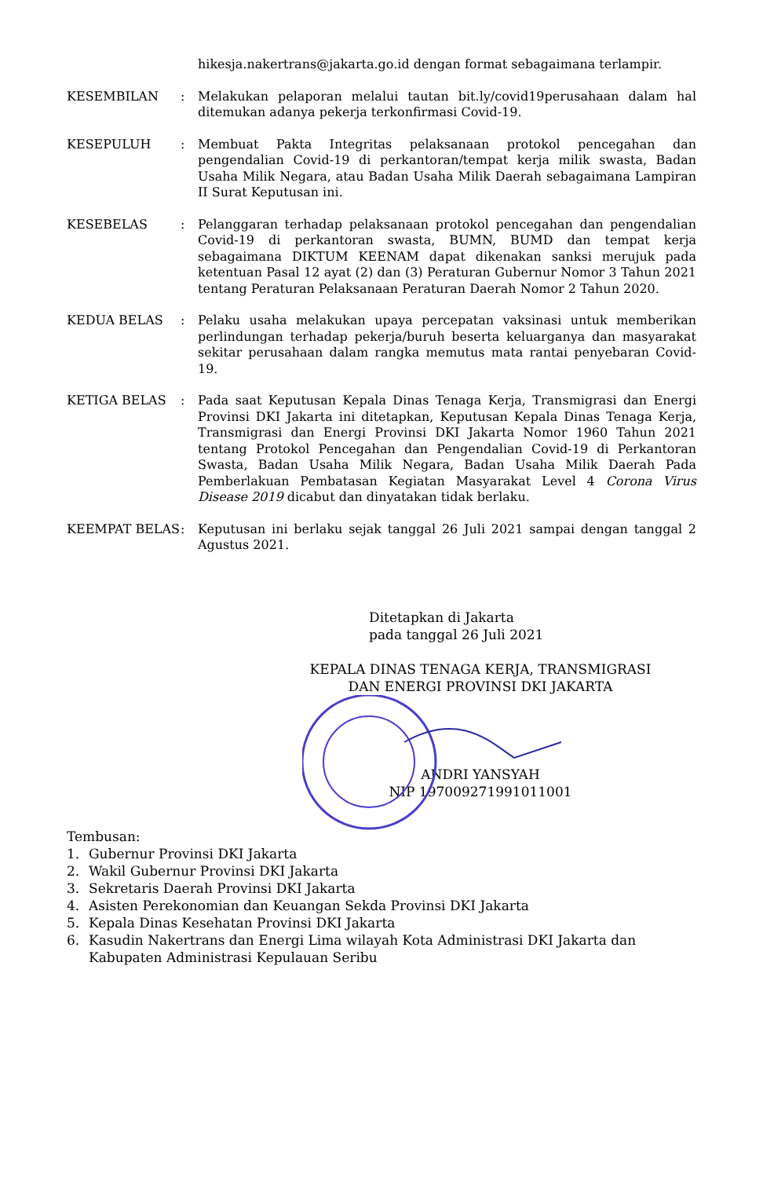hikesja.nakertrans@jakarta.go.id dengan format sebagaimana terlampir.
KESEMBILAN : Melakukan pelaporan melalui tautan bit.ly/covid19perusahaan dalam hal ditemukan adanya pekerja terkonfirmasi Covid-19.
KESEPULUH : Membuat Pakta Integritas pelaksanaan protokol pencegahan dan pengendalian Covid-19 di perkantoran/tempat kerja milik swasta, Badan Usaha Milik Negara, atau Badan Usaha Milik Daerah sebagaimana Lampiran II Surat Keputusan ini.
KESEBELAS : Pelanggaran terhadap pelaksanaan protokol pencegahan dan pengendalian Covid-19 di perkantoran swasta, BUMN, BUMD dan tempat kerja sebagaimana DIKTUM KEENAM dapat dikenakan sanksi merujuk pada ketentuan Pasal 12 ayat (2) dan (3) Peraturan Gubernur Nomor 3 Tahun 2021 tentang Peraturan Pelaksanaan Peraturan Daerah Nomor 2 Tahun 2020.
KEDUA BELAS : Pelaku usaha melakukan upaya percepatan vaksinasi untuk memberikan perlindungan terhadap pekerja/buruh beserta keluarganya dan masyarakat sekitar perusahaan dalam rangka memutus mata rantai penyebaran Covid-19.
KETIGA BELAS : Pada saat Keputusan Kepala Dinas Tenaga Kerja, Transmigrasi dan Energi Provinsi DKI Jakarta ini ditetapkan, Keputusan Kepala Dinas Tenaga Kerja, Transmigrasi dan Energi Provinsi DKI Jakarta Nomor 1960 Tahun 2021 tentang Protokol Pencegahan dan Pengendalian Covid-19 di Perkantoran Swasta, Badan Usaha Milik Negara, Badan Usaha Milik Daerah Pada Pemberlakuan Pembatasan Kegiatan Masyarakat Level 4 Corona Virus Disease 2019 dicabut dan dinyatakan tidak berlaku.
KEEMPAT BELAS : Keputusan ini berlaku sejak tanggal 26 Juli 2021 sampai dengan tanggal 2 Agustus 2021.
Ditetapkan di Jakarta
pada tanggal 26 Juli 2021
KEPALA DINAS TENAGA KERJA, TRANSMIGRASI
DAN ENERGI PROVINSI DKI JAKARTA
ANDRI YANSYAH
NIP 197009271991011001
Tembusan:
1. Gubernur Provinsi DKI Jakarta
2. Wakil Gubernur Provinsi DKI Jakarta
3. Sekretaris Daerah Provinsi DKI Jakarta
4. Asisten Perekonomian dan Keuangan Sekda Provinsi DKI Jakarta
5. Kepala Dinas Kesehatan Provinsi DKI Jakarta
6. Kasudin Nakertrans dan Energi Lima wilayah Kota Administrasi DKI Jakarta dan Kabupaten Administrasi Kepulauan Seribu